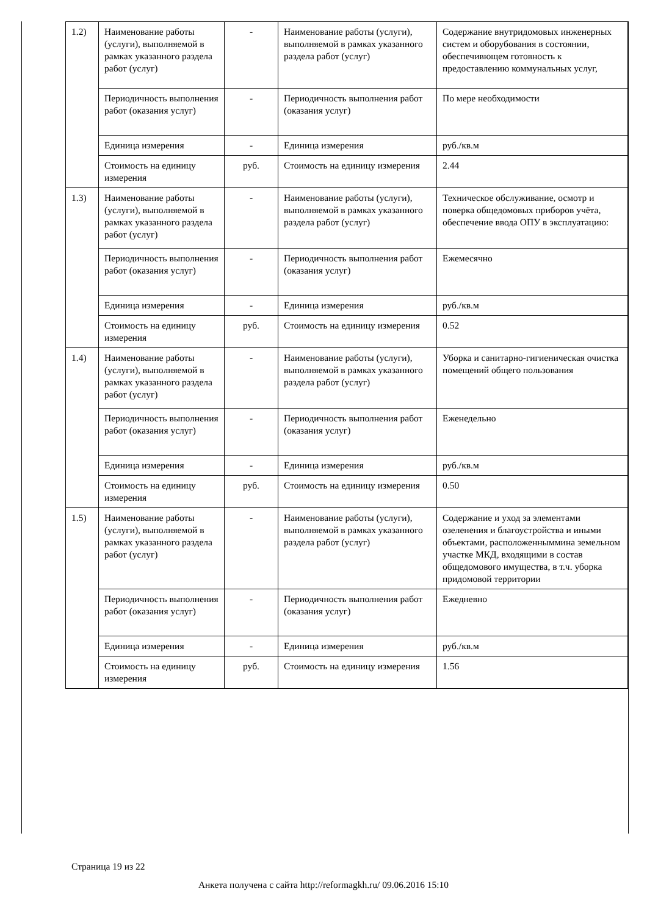| 1.2) | Наименование работы (услуги), выполняемой в рамках указанного раздела работ (услуг) | - | Наименование работы (услуги), выполняемой в рамках указанного раздела работ (услуг) | Содержание внутридомовых инженерных систем и оборубования в состоянии, обеспечивющем готовность к предоставлению коммунальных услуг, |
| | Периодичность выполнения работ (оказания услуг) | - | Периодичность выполнения работ (оказания услуг) | По мере необходимости |
| | Единица измерения | - | Единица измерения | руб./кв.м |
| | Стоимость на единицу измерения | руб. | Стоимость на единицу измерения | 2.44 |
| 1.3) | Наименование работы (услуги), выполняемой в рамках указанного раздела работ (услуг) | - | Наименование работы (услуги), выполняемой в рамках указанного раздела работ (услуг) | Техническое обслуживание, осмотр и поверка общедомовых приборов учёта, обеспечение ввода ОПУ в эксплуатацию: |
| | Периодичность выполнения работ (оказания услуг) | - | Периодичность выполнения работ (оказания услуг) | Ежемесячно |
| | Единица измерения | - | Единица измерения | руб./кв.м |
| | Стоимость на единицу измерения | руб. | Стоимость на единицу измерения | 0.52 |
| 1.4) | Наименование работы (услуги), выполняемой в рамках указанного раздела работ (услуг) | - | Наименование работы (услуги), выполняемой в рамках указанного раздела работ (услуг) | Уборка и санитарно-гигиеническая очистка помещений общего пользования |
| | Периодичность выполнения работ (оказания услуг) | - | Периодичность выполнения работ (оказания услуг) | Еженедельно |
| | Единица измерения | - | Единица измерения | руб./кв.м |
| | Стоимость на единицу измерения | руб. | Стоимость на единицу измерения | 0.50 |
| 1.5) | Наименование работы (услуги), выполняемой в рамках указанного раздела работ (услуг) | - | Наименование работы (услуги), выполняемой в рамках указанного раздела работ (услуг) | Содержание и уход за элементами озеленения и благоустройства и иными объектами, расположенныммина земельном участке МКД, входящими в состав общедомового имущества, в т.ч. уборка придомовой территории |
| | Периодичность выполнения работ (оказания услуг) | - | Периодичность выполнения работ (оказания услуг) | Ежедневно |
| | Единица измерения | - | Единица измерения | руб./кв.м |
| | Стоимость на единицу измерения | руб. | Стоимость на единицу измерения | 1.56 |
Страница 19 из 22
Анкета получена с сайта http://reformagkh.ru/ 09.06.2016 15:10